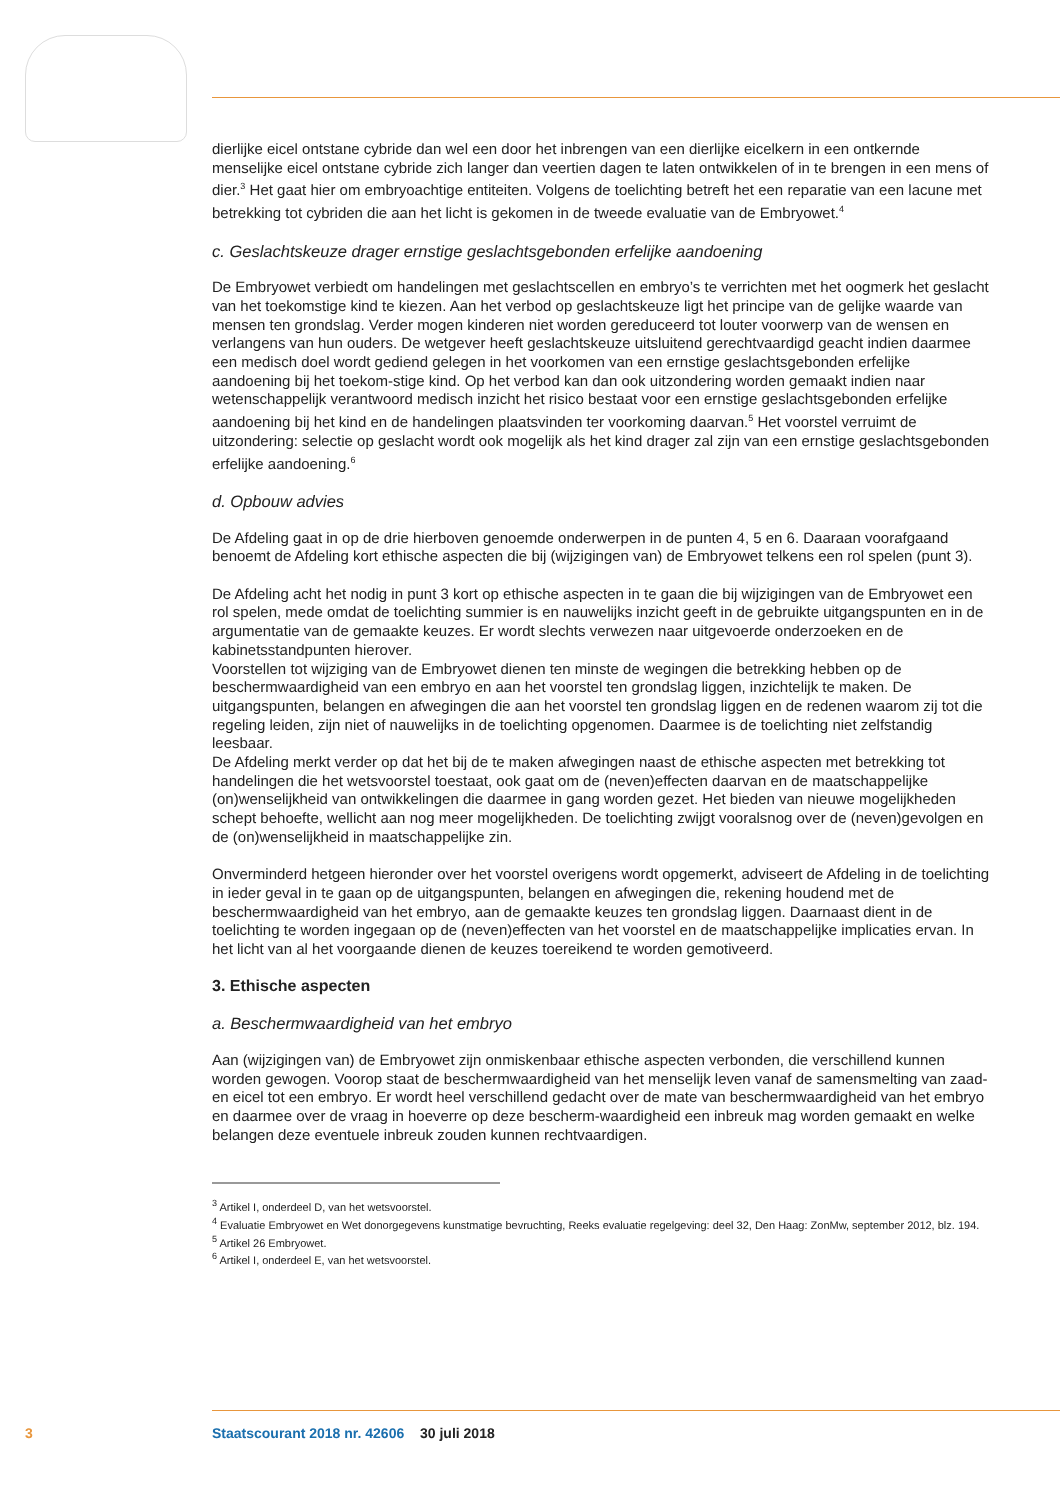dierlijke eicel ontstane cybride dan wel een door het inbrengen van een dierlijke eicelkern in een ontkernde menselijke eicel ontstane cybride zich langer dan veertien dagen te laten ontwikkelen of in te brengen in een mens of dier.<sup>3</sup> Het gaat hier om embryoachtige entiteiten. Volgens de toelichting betreft het een reparatie van een lacune met betrekking tot cybriden die aan het licht is gekomen in de tweede evaluatie van de Embryowet.<sup>4</sup>
c. Geslachtskeuze drager ernstige geslachtsgebonden erfelijke aandoening
De Embryowet verbiedt om handelingen met geslachtscellen en embryo’s te verrichten met het oogmerk het geslacht van het toekomstige kind te kiezen. Aan het verbod op geslachtskeuze ligt het principe van de gelijke waarde van mensen ten grondslag. Verder mogen kinderen niet worden gereduceerd tot louter voorwerp van de wensen en verlangens van hun ouders. De wetgever heeft geslachtskeuze uitsluitend gerechtvaardigd geacht indien daarmee een medisch doel wordt gediend gelegen in het voorkomen van een ernstige geslachtsgebonden erfelijke aandoening bij het toekom-stige kind. Op het verbod kan dan ook uitzondering worden gemaakt indien naar wetenschappelijk verantwoord medisch inzicht het risico bestaat voor een ernstige geslachtsgebonden erfelijke aandoening bij het kind en de handelingen plaatsvinden ter voorkoming daarvan.<sup>5</sup> Het voorstel verruimt de uitzondering: selectie op geslacht wordt ook mogelijk als het kind drager zal zijn van een ernstige geslachtsgebonden erfelijke aandoening.<sup>6</sup>
d. Opbouw advies
De Afdeling gaat in op de drie hierboven genoemde onderwerpen in de punten 4, 5 en 6. Daaraan voorafgaand benoemt de Afdeling kort ethische aspecten die bij (wijzigingen van) de Embryowet telkens een rol spelen (punt 3).
De Afdeling acht het nodig in punt 3 kort op ethische aspecten in te gaan die bij wijzigingen van de Embryowet een rol spelen, mede omdat de toelichting summier is en nauwelijks inzicht geeft in de gebruikte uitgangspunten en in de argumentatie van de gemaakte keuzes. Er wordt slechts verwezen naar uitgevoerde onderzoeken en de kabinetsstandpunten hierover.
Voorstellen tot wijziging van de Embryowet dienen ten minste de wegingen die betrekking hebben op de beschermwaardigheid van een embryo en aan het voorstel ten grondslag liggen, inzichtelijk te maken. De uitgangspunten, belangen en afwegingen die aan het voorstel ten grondslag liggen en de redenen waarom zij tot die regeling leiden, zijn niet of nauwelijks in de toelichting opgenomen. Daarmee is de toelichting niet zelfstandig leesbaar.
De Afdeling merkt verder op dat het bij de te maken afwegingen naast de ethische aspecten met betrekking tot handelingen die het wetsvoorstel toestaat, ook gaat om de (neven)effecten daarvan en de maatschappelijke (on)wenselijkheid van ontwikkelingen die daarmee in gang worden gezet. Het bieden van nieuwe mogelijkheden schept behoefte, wellicht aan nog meer mogelijkheden. De toelichting zwijgt vooralsnog over de (neven)gevolgen en de (on)wenselijkheid in maatschappelijke zin.
Onverminderd hetgeen hieronder over het voorstel overigens wordt opgemerkt, adviseert de Afdeling in de toelichting in ieder geval in te gaan op de uitgangspunten, belangen en afwegingen die, rekening houdend met de beschermwaardigheid van het embryo, aan de gemaakte keuzes ten grondslag liggen. Daarnaast dient in de toelichting te worden ingegaan op de (neven)effecten van het voorstel en de maatschappelijke implicaties ervan. In het licht van al het voorgaande dienen de keuzes toereikend te worden gemotiveerd.
3. Ethische aspecten
a. Beschermwaardigheid van het embryo
Aan (wijzigingen van) de Embryowet zijn onmiskenbaar ethische aspecten verbonden, die verschillend kunnen worden gewogen. Voorop staat de beschermwaardigheid van het menselijk leven vanaf de samensmelting van zaad- en eicel tot een embryo. Er wordt heel verschillend gedacht over de mate van beschermwaardigheid van het embryo en daarmee over de vraag in hoeverre op deze bescherm-waardigheid een inbreuk mag worden gemaakt en welke belangen deze eventuele inbreuk zouden kunnen rechtvaardigen.
<sup>3</sup> Artikel I, onderdeel D, van het wetsvoorstel.
<sup>4</sup> Evaluatie Embryowet en Wet donorgegevens kunstmatige bevruchting, Reeks evaluatie regelgeving: deel 32, Den Haag: ZonMw, september 2012, blz. 194.
<sup>5</sup> Artikel 26 Embryowet.
<sup>6</sup> Artikel I, onderdeel E, van het wetsvoorstel.
3 Staatscourant 2018 nr. 42606 30 juli 2018